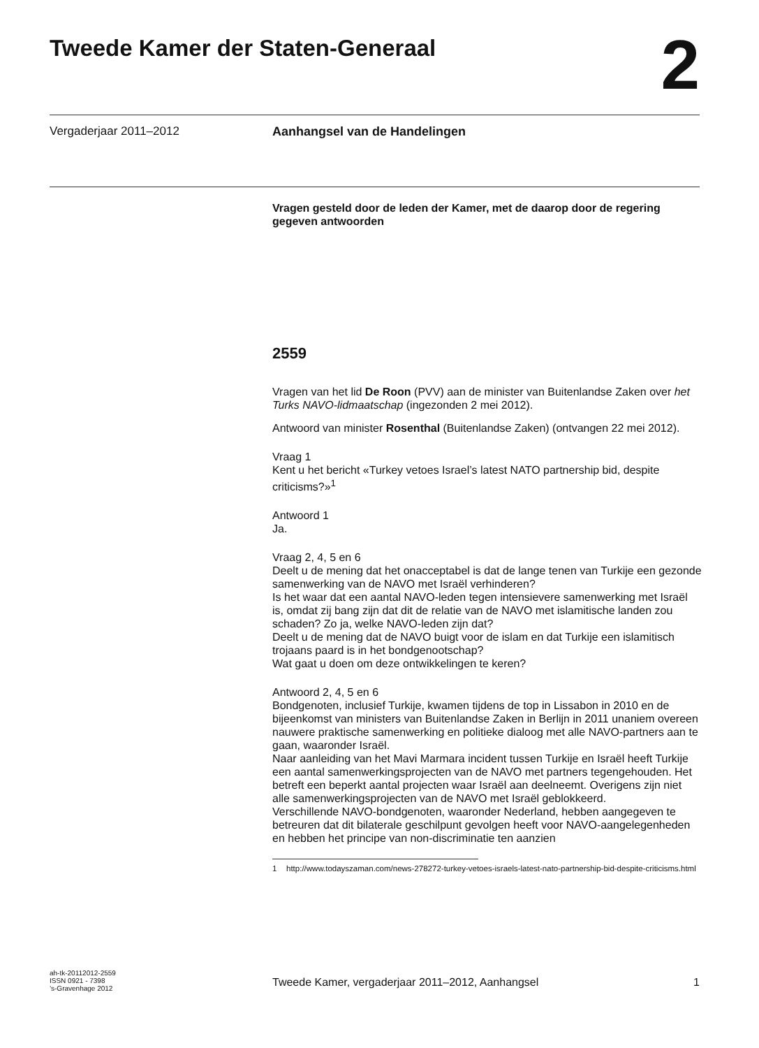Tweede Kamer der Staten-Generaal
2
Vergaderjaar 2011–2012 Aanhangsel van de Handelingen
Vragen gesteld door de leden der Kamer, met de daarop door de regering gegeven antwoorden
2559
Vragen van het lid De Roon (PVV) aan de minister van Buitenlandse Zaken over het Turks NAVO-lidmaatschap (ingezonden 2 mei 2012).
Antwoord van minister Rosenthal (Buitenlandse Zaken) (ontvangen 22 mei 2012).
Vraag 1
Kent u het bericht «Turkey vetoes Israel’s latest NATO partnership bid, despite criticisms?»<sup>1</sup>
Antwoord 1
Ja.
Vraag 2, 4, 5 en 6
Deelt u de mening dat het onacceptabel is dat de lange tenen van Turkije een gezonde samenwerking van de NAVO met Israël verhinderen?
Is het waar dat een aantal NAVO-leden tegen intensievere samenwerking met Israël is, omdat zij bang zijn dat dit de relatie van de NAVO met islamitische landen zou schaden? Zo ja, welke NAVO-leden zijn dat?
Deelt u de mening dat de NAVO buigt voor de islam en dat Turkije een islamitisch trojaans paard is in het bondgenootschap?
Wat gaat u doen om deze ontwikkelingen te keren?
Antwoord 2, 4, 5 en 6
Bondgenoten, inclusief Turkije, kwamen tijdens de top in Lissabon in 2010 en de bijeenkomst van ministers van Buitenlandse Zaken in Berlijn in 2011 unaniem overeen nauwere praktische samenwerking en politieke dialoog met alle NAVO-partners aan te gaan, waaronder Israël.
Naar aanleiding van het Mavi Marmara incident tussen Turkije en Israël heeft Turkije een aantal samenwerkingsprojecten van de NAVO met partners tegengehouden. Het betreft een beperkt aantal projecten waar Israël aan deelneemt. Overigens zijn niet alle samenwerkingsprojecten van de NAVO met Israël geblokkeerd.
Verschillende NAVO-bondgenoten, waaronder Nederland, hebben aangegeven te betreuren dat dit bilaterale geschilpunt gevolgen heeft voor NAVO-aangelegenheden en hebben het principe van non-discriminatie ten aanzien
1 http://www.todayszaman.com/news-278272-turkey-vetoes-israels-latest-nato-partnership-bid-despite-criticisms.html
ah-tk-20112012-2559
ISSN 0921 - 7398
’s-Gravenhage 2012
Tweede Kamer, vergaderjaar 2011–2012, Aanhangsel
1